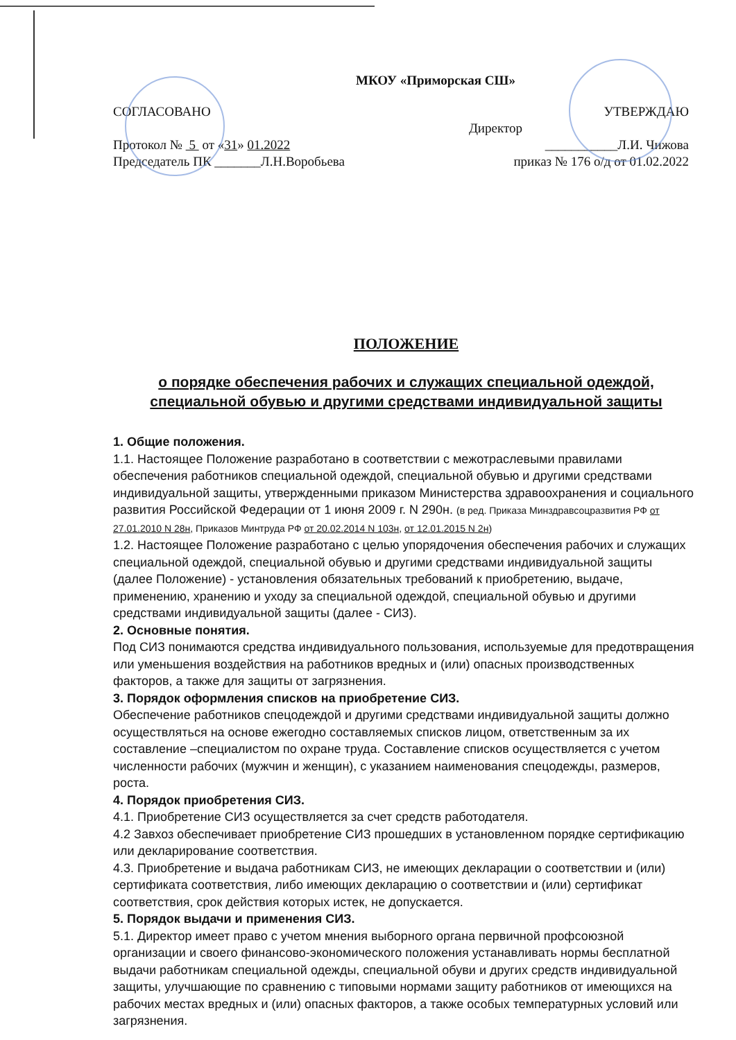МКОУ «Приморская СШ»
СОГЛАСОВАНО УТВЕРЖДАЮ
Директор
Протокол № 5 от «31» 01.2022 ___________Л.И. Чижова
Председатель ПК _______Л.Н.Воробьева приказ № 176 о/д от 01.02.2022
ПОЛОЖЕНИЕ
о порядке обеспечения рабочих и служащих специальной одеждой,
специальной обувью и другими средствами индивидуальной защиты
1. Общие положения.
1.1. Настоящее Положение разработано в соответствии с межотраслевыми правилами обеспечения работников специальной одеждой, специальной обувью и другими средствами индивидуальной защиты, утвержденными приказом Министерства здравоохранения и социального развития Российской Федерации от 1 июня 2009 г. N 290н. (в ред. Приказа Минздравсоцразвития РФ от 27.01.2010 N 28н, Приказов Минтруда РФ от 20.02.2014 N 103н, от 12.01.2015 N 2н)
1.2. Настоящее Положение разработано с целью упорядочения обеспечения рабочих и служащих специальной одеждой, специальной обувью и другими средствами индивидуальной защиты (далее Положение) - установления обязательных требований к приобретению, выдаче, применению, хранению и уходу за специальной одеждой, специальной обувью и другими средствами индивидуальной защиты (далее - СИЗ).
2. Основные понятия.
Под СИЗ понимаются средства индивидуального пользования, используемые для предотвращения или уменьшения воздействия на работников вредных и (или) опасных производственных факторов, а также для защиты от загрязнения.
3. Порядок оформления списков на приобретение СИЗ.
Обеспечение работников спецодеждой и другими средствами индивидуальной защиты должно осуществляться на основе ежегодно составляемых списков лицом, ответственным за их составление –специалистом по охране труда. Составление списков осуществляется с учетом численности рабочих (мужчин и женщин), с указанием наименования спецодежды, размеров, роста.
4. Порядок приобретения СИЗ.
4.1. Приобретение СИЗ осуществляется за счет средств работодателя.
4.2 Завхоз обеспечивает приобретение СИЗ прошедших в установленном порядке сертификацию или декларирование соответствия.
4.3. Приобретение и выдача работникам СИЗ, не имеющих декларации о соответствии и (или) сертификата соответствия, либо имеющих декларацию о соответствии и (или) сертификат соответствия, срок действия которых истек, не допускается.
5. Порядок выдачи и применения СИЗ.
5.1. Директор имеет право с учетом мнения выборного органа первичной профсоюзной организации и своего финансово-экономического положения устанавливать нормы бесплатной выдачи работникам специальной одежды, специальной обуви и других средств индивидуальной защиты, улучшающие по сравнению с типовыми нормами защиту работников от имеющихся на рабочих местах вредных и (или) опасных факторов, а также особых температурных условий или загрязнения.